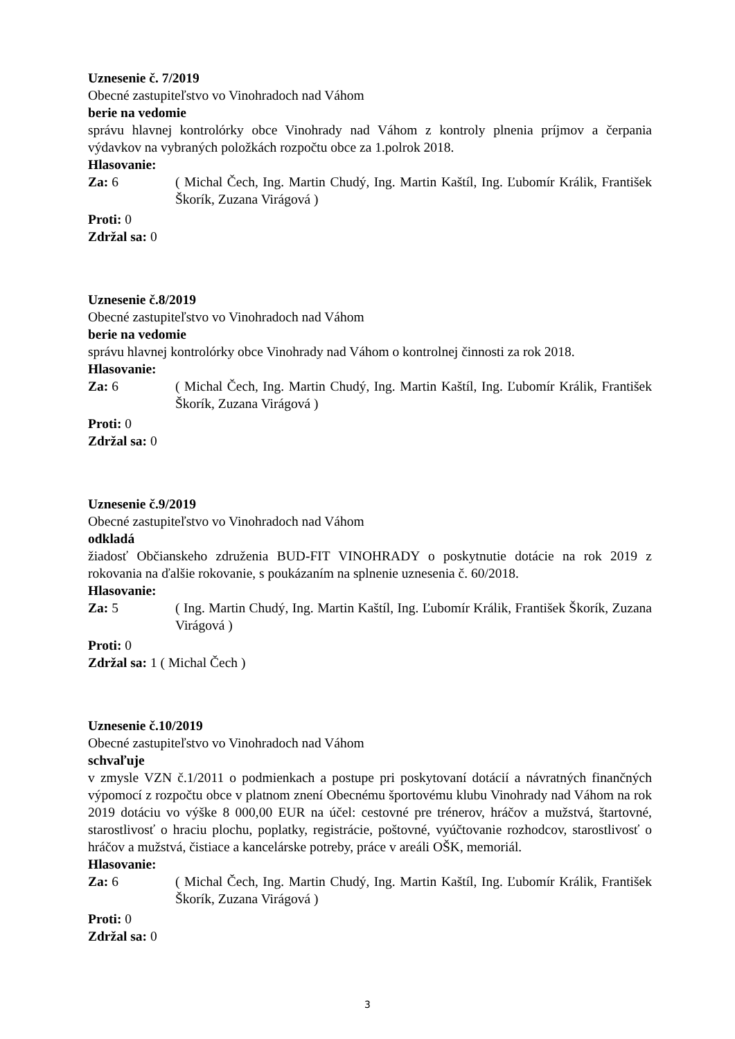Uznesenie č. 7/2019
Obecné zastupiteľstvo vo Vinohradoch nad Váhom
berie na vedomie
správu hlavnej kontrolórky obce Vinohrady nad Váhom z kontroly plnenia príjmov a čerpania výdavkov na vybraných položkách rozpočtu obce za 1.polrok 2018.
Hlasovanie:
Za: 6 ( Michal Čech, Ing. Martin Chudý, Ing. Martin Kaštíl, Ing. Ľubomír Králik, František Škorík, Zuzana Virágová )
Proti: 0
Zdržal sa: 0
Uznesenie č.8/2019
Obecné zastupiteľstvo vo Vinohradoch nad Váhom
berie na vedomie
správu hlavnej kontrolórky obce Vinohrady nad Váhom o kontrolnej činnosti za rok 2018.
Hlasovanie:
Za: 6 ( Michal Čech, Ing. Martin Chudý, Ing. Martin Kaštíl, Ing. Ľubomír Králik, František Škorík, Zuzana Virágová )
Proti: 0
Zdržal sa: 0
Uznesenie č.9/2019
Obecné zastupiteľstvo vo Vinohradoch nad Váhom
odkladá
žiadosť Občianskeho združenia BUD-FIT VINOHRADY o poskytnutie dotácie na rok 2019 z rokovania na ďalšie rokovanie, s poukázaním na splnenie uznesenia č. 60/2018.
Hlasovanie:
Za: 5 ( Ing. Martin Chudý, Ing. Martin Kaštíl, Ing. Ľubomír Králik, František Škorík, Zuzana Virágová )
Proti: 0
Zdržal sa: 1 ( Michal Čech )
Uznesenie č.10/2019
Obecné zastupiteľstvo vo Vinohradoch nad Váhom
schvaľuje
v zmysle VZN č.1/2011 o podmienkach a postupe pri poskytovaní dotácií a návratných finančných výpomocí z rozpočtu obce v platnom znení Obecnému športovému klubu Vinohrady nad Váhom na rok 2019 dotáciu vo výške 8 000,00 EUR na účel: cestovné pre trénerov, hráčov a mužstvá, štartovné, starostlivosť o hraciu plochu, poplatky, registrácie, poštovné, vyúčtovanie rozhodcov, starostlivosť o hráčov a mužstvá, čistiace a kancelárske potreby, práce v areáli OŠK, memoriál.
Hlasovanie:
Za: 6 ( Michal Čech, Ing. Martin Chudý, Ing. Martin Kaštíl, Ing. Ľubomír Králik, František Škorík, Zuzana Virágová )
Proti: 0
Zdržal sa: 0
3